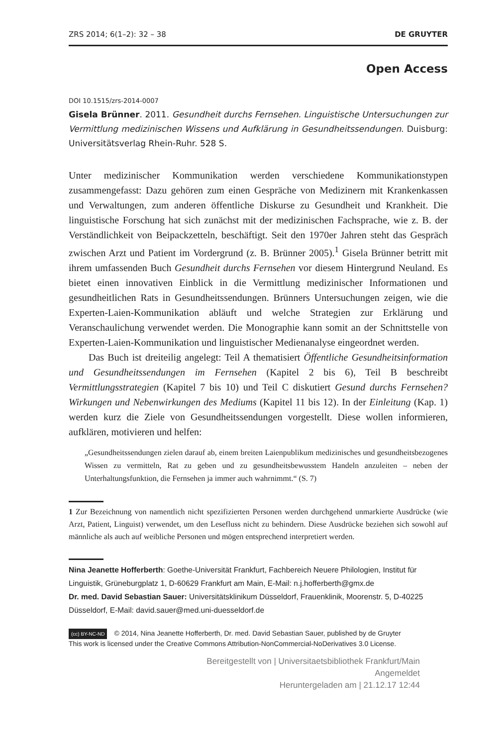ZRS 2014; 6(1–2): 32 – 38 DE GRUYTER
Open Access
DOI 10.1515/zrs-2014-0007
Gisela Brünner. 2011. Gesundheit durchs Fernsehen. Linguistische Untersuchungen zur Vermittlung medizinischen Wissens und Aufklärung in Gesundheitssendungen. Duisburg: Universitätsverlag Rhein-Ruhr. 528 S.
Unter medizinischer Kommunikation werden verschiedene Kommunikationstypen zusammengefasst: Dazu gehören zum einen Gespräche von Medizinern mit Krankenkassen und Verwaltungen, zum anderen öffentliche Diskurse zu Gesundheit und Krankheit. Die linguistische Forschung hat sich zunächst mit der medizinischen Fachsprache, wie z. B. der Verständlichkeit von Beipackzetteln, beschäftigt. Seit den 1970er Jahren steht das Gespräch zwischen Arzt und Patient im Vordergrund (z. B. Brünner 2005).<sup>1</sup> Gisela Brünner betritt mit ihrem umfassenden Buch Gesundheit durchs Fernsehen vor diesem Hintergrund Neuland. Es bietet einen innovativen Einblick in die Vermittlung medizinischer Informationen und gesundheitlichen Rats in Gesundheitssendungen. Brünners Untersuchungen zeigen, wie die Experten-Laien-Kommunikation abläuft und welche Strategien zur Erklärung und Veranschaulichung verwendet werden. Die Monographie kann somit an der Schnittstelle von Experten-Laien-Kommunikation und linguistischer Medienanalyse eingeordnet werden.
Das Buch ist dreiteilig angelegt: Teil A thematisiert Öffentliche Gesundheitsinformation und Gesundheitssendungen im Fernsehen (Kapitel 2 bis 6), Teil B beschreibt Vermittlungsstrategien (Kapitel 7 bis 10) und Teil C diskutiert Gesund durchs Fernsehen? Wirkungen und Nebenwirkungen des Mediums (Kapitel 11 bis 12). In der Einleitung (Kap. 1) werden kurz die Ziele von Gesundheitssendungen vorgestellt. Diese wollen informieren, aufklären, motivieren und helfen:
„Gesundheitssendungen zielen darauf ab, einem breiten Laienpublikum medizinisches und gesundheitsbezogenes Wissen zu vermitteln, Rat zu geben und zu gesundheitsbewusstem Handeln anzuleiten – neben der Unterhaltungsfunktion, die Fernsehen ja immer auch wahrnimmt.“ (S. 7)
1 Zur Bezeichnung von namentlich nicht spezifizierten Personen werden durchgehend unmarkierte Ausdrücke (wie Arzt, Patient, Linguist) verwendet, um den Lesefluss nicht zu behindern. Diese Ausdrücke beziehen sich sowohl auf männliche als auch auf weibliche Personen und mögen entsprechend interpretiert werden.
Nina Jeanette Hofferberth: Goethe-Universität Frankfurt, Fachbereich Neuere Philologien, Institut für Linguistik, Grüneburgplatz 1, D-60629 Frankfurt am Main, E-Mail: n.j.hofferberth@gmx.de
Dr. med. David Sebastian Sauer: Universitätsklinikum Düsseldorf, Frauenklinik, Moorenstr. 5, D-40225 Düsseldorf, E-Mail: david.sauer@med.uni-duesseldorf.de
(cc) BY-NC-ND © 2014, Nina Jeanette Hofferberth, Dr. med. David Sebastian Sauer, published by de Gruyter
This work is licensed under the Creative Commons Attribution-NonCommercial-NoDerivatives 3.0 License.
Bereitgestellt von | Universitaetsbibliothek Frankfurt/Main
Angemeldet
Heruntergeladen am | 21.12.17 12:44